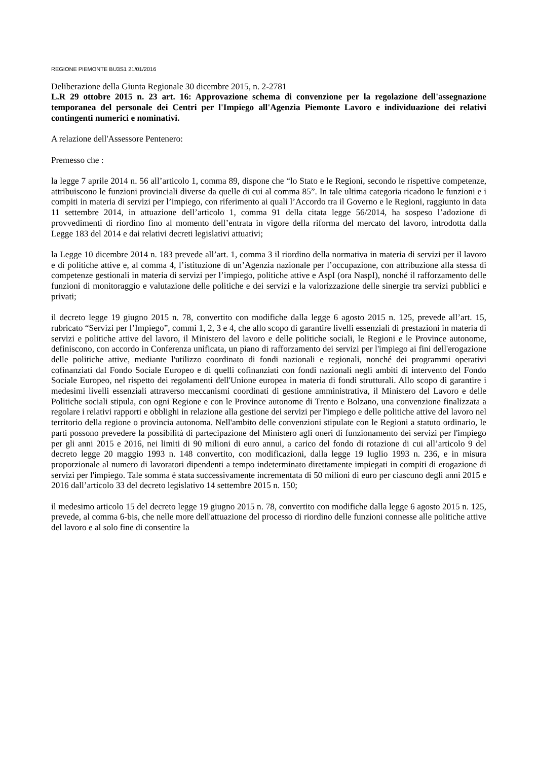REGIONE PIEMONTE BU3S1 21/01/2016
Deliberazione della Giunta Regionale 30 dicembre 2015, n. 2-2781
L.R 29 ottobre 2015 n. 23 art. 16: Approvazione schema di convenzione per la regolazione dell'assegnazione temporanea del personale dei Centri per l'Impiego all'Agenzia Piemonte Lavoro e individuazione dei relativi contingenti numerici e nominativi.
A relazione dell'Assessore Pentenero:
Premesso che :
la legge 7 aprile 2014 n. 56 all’articolo 1, comma 89, dispone che “lo Stato e le Regioni, secondo le rispettive competenze, attribuiscono le funzioni provinciali diverse da quelle di cui al comma 85”. In tale ultima categoria ricadono le funzioni e i compiti in materia di servizi per l’impiego, con riferimento ai quali l’Accordo tra il Governo e le Regioni, raggiunto in data 11 settembre 2014, in attuazione dell’articolo 1, comma 91 della citata legge 56/2014, ha sospeso l’adozione di provvedimenti di riordino fino al momento dell’entrata in vigore della riforma del mercato del lavoro, introdotta dalla Legge 183 del 2014 e dai relativi decreti legislativi attuativi;
la Legge 10 dicembre 2014 n. 183 prevede all’art. 1, comma 3 il riordino della normativa in materia di servizi per il lavoro e di politiche attive e, al comma 4, l’istituzione di un’Agenzia nazionale per l’occupazione, con attribuzione alla stessa di competenze gestionali in materia di servizi per l’impiego, politiche attive e AspI (ora NaspI), nonché il rafforzamento delle funzioni di monitoraggio e valutazione delle politiche e dei servizi e la valorizzazione delle sinergie tra servizi pubblici e privati;
il decreto legge 19 giugno 2015 n. 78, convertito con modifiche dalla legge 6 agosto 2015 n. 125, prevede all’art. 15, rubricato “Servizi per l’Impiego”, commi 1, 2, 3 e 4, che allo scopo di garantire livelli essenziali di prestazioni in materia di servizi e politiche attive del lavoro, il Ministero del lavoro e delle politiche sociali, le Regioni e le Province autonome, definiscono, con accordo in Conferenza unificata, un piano di rafforzamento dei servizi per l'impiego ai fini dell'erogazione delle politiche attive, mediante l'utilizzo coordinato di fondi nazionali e regionali, nonché dei programmi operativi cofinanziati dal Fondo Sociale Europeo e di quelli cofinanziati con fondi nazionali negli ambiti di intervento del Fondo Sociale Europeo, nel rispetto dei regolamenti dell'Unione europea in materia di fondi strutturali. Allo scopo di garantire i medesimi livelli essenziali attraverso meccanismi coordinati di gestione amministrativa, il Ministero del Lavoro e delle Politiche sociali stipula, con ogni Regione e con le Province autonome di Trento e Bolzano, una convenzione finalizzata a regolare i relativi rapporti e obblighi in relazione alla gestione dei servizi per l'impiego e delle politiche attive del lavoro nel territorio della regione o provincia autonoma. Nell'ambito delle convenzioni stipulate con le Regioni a statuto ordinario, le parti possono prevedere la possibilità di partecipazione del Ministero agli oneri di funzionamento dei servizi per l'impiego per gli anni 2015 e 2016, nei limiti di 90 milioni di euro annui, a carico del fondo di rotazione di cui all’articolo 9 del decreto legge 20 maggio 1993 n. 148 convertito, con modificazioni, dalla legge 19 luglio 1993 n. 236, e in misura proporzionale al numero di lavoratori dipendenti a tempo indeterminato direttamente impiegati in compiti di erogazione di servizi per l'impiego. Tale somma è stata successivamente incrementata di 50 milioni di euro per ciascuno degli anni 2015 e 2016 dall’articolo 33 del decreto legislativo 14 settembre 2015 n. 150;
il medesimo articolo 15 del decreto legge 19 giugno 2015 n. 78, convertito con modifiche dalla legge 6 agosto 2015 n. 125, prevede, al comma 6-bis, che nelle more dell'attuazione del processo di riordino delle funzioni connesse alle politiche attive del lavoro e al solo fine di consentire la